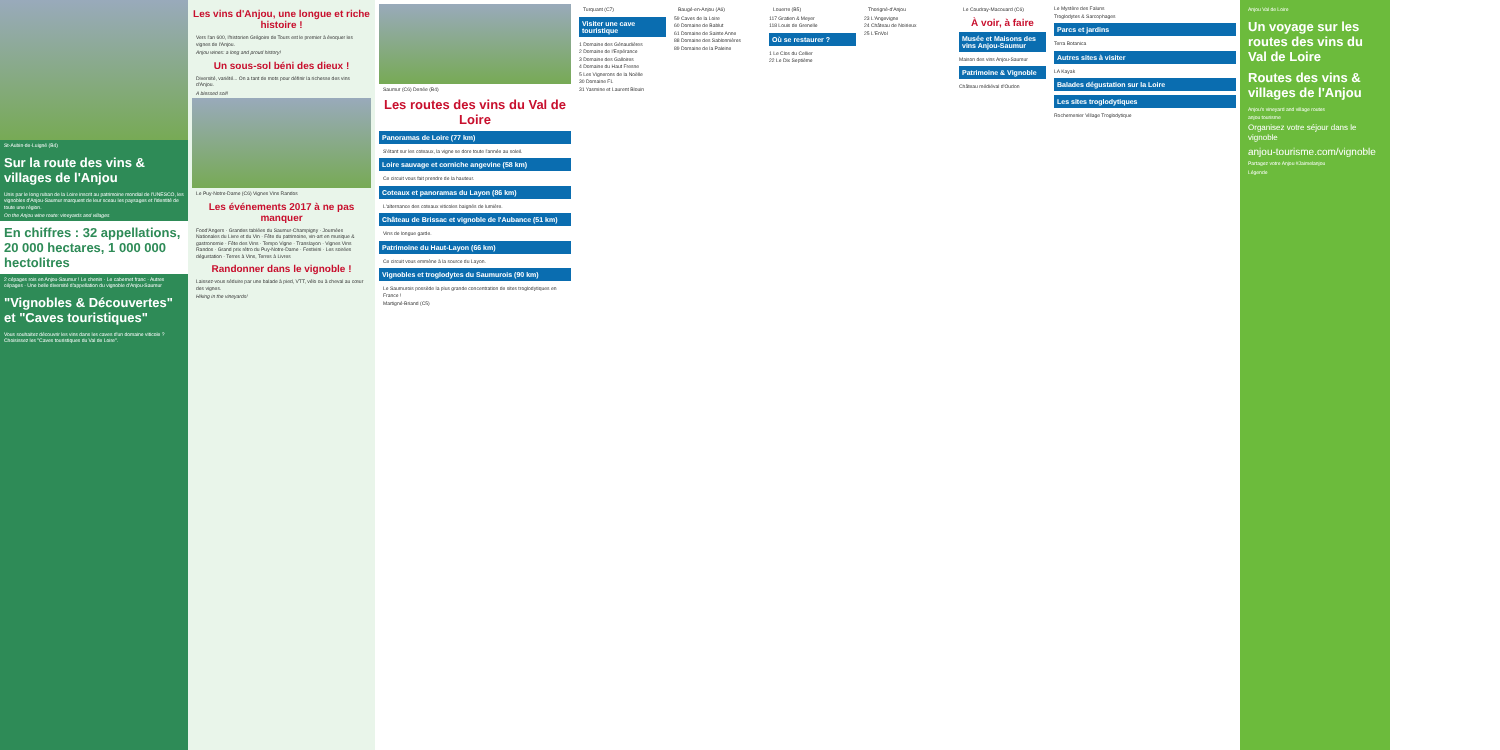St-Aubin-de-Luigné (B4)
Sur la route des vins & villages de l'Anjou
Unis par le long ruban de la Loire inscrit au patrimoine mondial de l'UNESCO, les vignobles d'Anjou-Saumur marquent de leur sceau les paysages et l'identité de toute une région.
On the Anjou wine route: vineyards and villages
En chiffres : 32 appellations, 20 000 hectares, 1 000 000 hectolitres
2 cépages rois en Anjou-Saumur ! Le chenin · Le cabernet franc · Autres cépages · Une belle diversité d'appellation du vignoble d'Anjou-Saumur
"Vignobles & Découvertes" et "Caves touristiques"
Vous souhaitez découvrir les vins dans les caves d'un domaine viticole ? Choisissez les "Caves touristiques du Val de Loire".
Les vins d'Anjou, une longue et riche histoire !
Vers l'an 600, l'historien Grégoire de Tours est le premier à évoquer les vignes de l'Anjou.
Anjou wines: a long and proud history!
Un sous-sol béni des dieux !
Diversité, variété... On a tant de mots pour définir la richesse des vins d'Anjou.
A blessed soil!
Le Puy-Notre-Dame (C6) Vignes Vins Randos
Les événements 2017 à ne pas manquer
Food'Angers · Grandes tablées du Saumur-Champigny · Journées Nationales du Livre et du Vin · Fête du patrimoine, vin-art en musique & gastronomie · Fête des Vins · Tempo Vigne · Translayon · Vignes Vins Randos · Grand prix rétro du Puy-Notre-Dame · Festivini · Les soirées dégustation · Terres à Vins, Terres à Livres
Randonner dans le vignoble !
Laissez-vous séduire par une balade à pied, VTT, vélo ou à cheval au cœur des vignes.
Hiking in the vineyards!
Saumur (C6) Denée (B4)
Les routes des vins du Val de Loire
Panoramas de Loire (77 km)
S'étant sur les coteaux, la vigne se dore toute l'année au soleil.
Loire sauvage et corniche angevine (58 km)
Ce circuit vous fait prendre de la hauteur.
Coteaux et panoramas du Layon (86 km)
L'alternance des coteaux viticoles baignés de lumière.
Château de Brissac et vignoble de l'Aubance (51 km)
Vins de longue garde.
Patrimoine du Haut-Layon (66 km)
Ce circuit vous emmène à la source du Layon.
Vignobles et troglodytes du Saumurois (90 km)
Le Saumurois possède la plus grande concentration de sites troglodytiques en France !
Martigné-Briand (C5)
Turquant (C7)
Visiter une cave touristique
1 Domaine des Génaudières
2 Domaine de l'Espérance
3 Domaine des Galloires
4 Domaine du Haut Fresne
5 Les Vignerons de la Noëlle
30 Domaine FL
31 Yasmine et Laurent Blouin
Baugé-en-Anjou (A6)
59 Caves de la Loire
60 Domaine de Bablut
61 Domaine de Sainte Anne
88 Domaine des Sablonnières
89 Domaine de la Paleine
Louerre (B5)
117 Gratien & Meyer
118 Louis de Grenelle
Où se restaurer ?
1 Le Clos du Cellier
22 Le Dix Septième
Thorigné-d'Anjou
23 L'Angevigne
24 Château de Noirieux
25 L'EnVol
Le Coudray-Macouard (C6)
À voir, à faire
Musée et Maisons des vins Anjou-Saumur
Maison des vins Anjou-Saumur
Patrimoine & Vignoble
Château médiéval d'Oudon
Le Mystère des Faluns
Troglodytes & Sarcophages
Parcs et jardins
Terra Botanica
Autres sites à visiter
LA Kayak
Balades dégustation sur la Loire
Les sites troglodytiques
Rochemenier Village Troglodytique
Anjou Val de Loire
Un voyage sur les routes des vins du Val de Loire
Routes des vins & villages de l'Anjou
Anjou's vineyard and village routes
anjou tourisme
Organisez votre séjour dans le vignoble
anjou-tourisme.com/vignoble
Partagez votre Anjou #Jaimelanjou
Légende